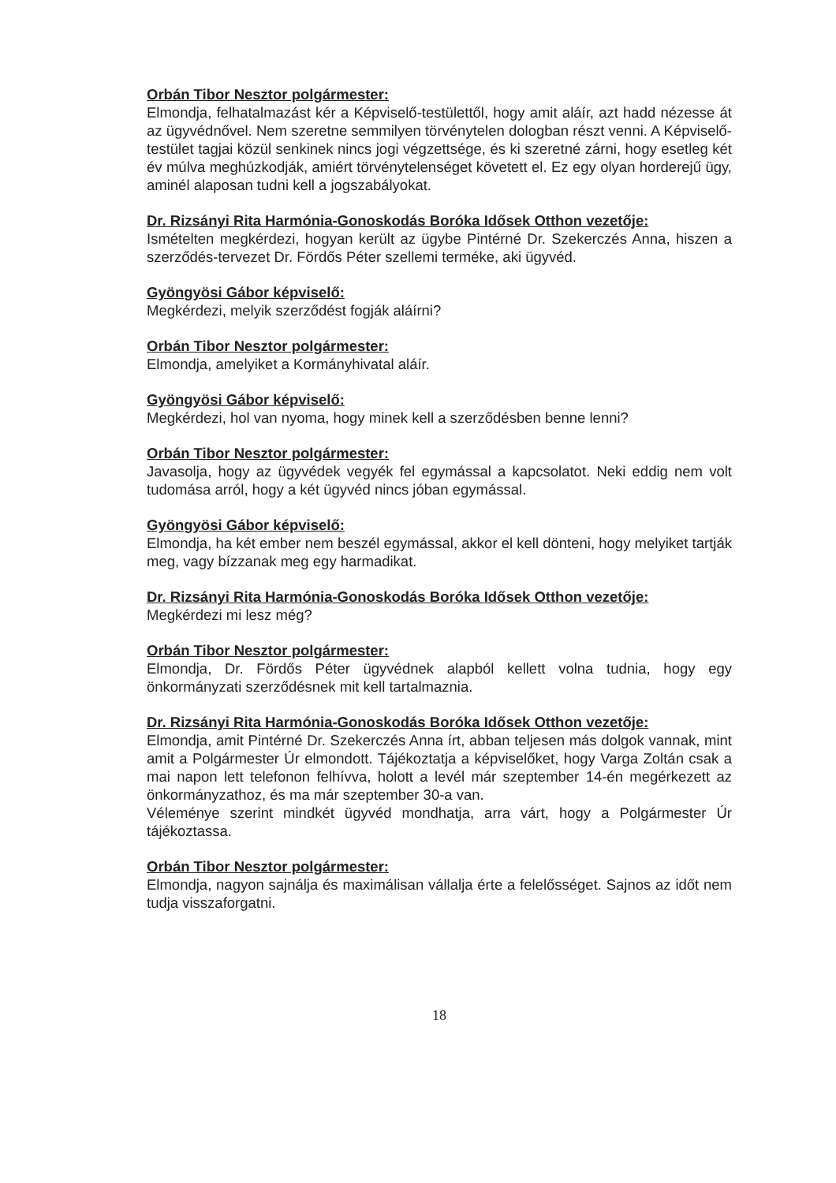Orbán Tibor Nesztor polgármester:
Elmondja, felhatalmazást kér a Képviselő-testülettől, hogy amit aláír, azt hadd nézesse át az ügyvédnővel. Nem szeretne semmilyen törvénytelen dologban részt venni. A Képviselő-testület tagjai közül senkinek nincs jogi végzettsége, és ki szeretné zárni, hogy esetleg két év múlva meghúzkodják, amiért törvénytelenséget követett el. Ez egy olyan horderejű ügy, aminél alaposan tudni kell a jogszabályokat.
Dr. Rizsányi Rita Harmónia-Gonoskodás Boróka Idősek Otthon vezetője:
Ismételten megkérdezi, hogyan került az ügybe Pintérné Dr. Szekerczés Anna, hiszen a szerződés-tervezet Dr. Fördős Péter szellemi terméke, aki ügyvéd.
Gyöngyösi Gábor képviselő:
Megkérdezi, melyik szerződést fogják aláírni?
Orbán Tibor Nesztor polgármester:
Elmondja, amelyiket a Kormányhivatal aláír.
Gyöngyösi Gábor képviselő:
Megkérdezi, hol van nyoma, hogy minek kell a szerződésben benne lenni?
Orbán Tibor Nesztor polgármester:
Javasolja, hogy az ügyvédek vegyék fel egymással a kapcsolatot. Neki eddig nem volt tudomása arról, hogy a két ügyvéd nincs jóban egymással.
Gyöngyösi Gábor képviselő:
Elmondja, ha két ember nem beszél egymással, akkor el kell dönteni, hogy melyiket tartják meg, vagy bízzanak meg egy harmadikat.
Dr. Rizsányi Rita Harmónia-Gonoskodás Boróka Idősek Otthon vezetője:
Megkérdezi mi lesz még?
Orbán Tibor Nesztor polgármester:
Elmondja, Dr. Fördős Péter ügyvédnek alapból kellett volna tudnia, hogy egy önkormányzati szerződésnek mit kell tartalmaznia.
Dr. Rizsányi Rita Harmónia-Gonoskodás Boróka Idősek Otthon vezetője:
Elmondja, amit Pintérné Dr. Szekerczés Anna írt, abban teljesen más dolgok vannak, mint amit a Polgármester Úr elmondott. Tájékoztatja a képviselőket, hogy Varga Zoltán csak a mai napon lett telefonon felhívva, holott a levél már szeptember 14-én megérkezett az önkormányzathoz, és ma már szeptember 30-a van.
Véleménye szerint mindkét ügyvéd mondhatja, arra várt, hogy a Polgármester Úr tájékoztassa.
Orbán Tibor Nesztor polgármester:
Elmondja, nagyon sajnálja és maximálisan vállalja érte a felelősséget. Sajnos az időt nem tudja visszaforgatni.
18